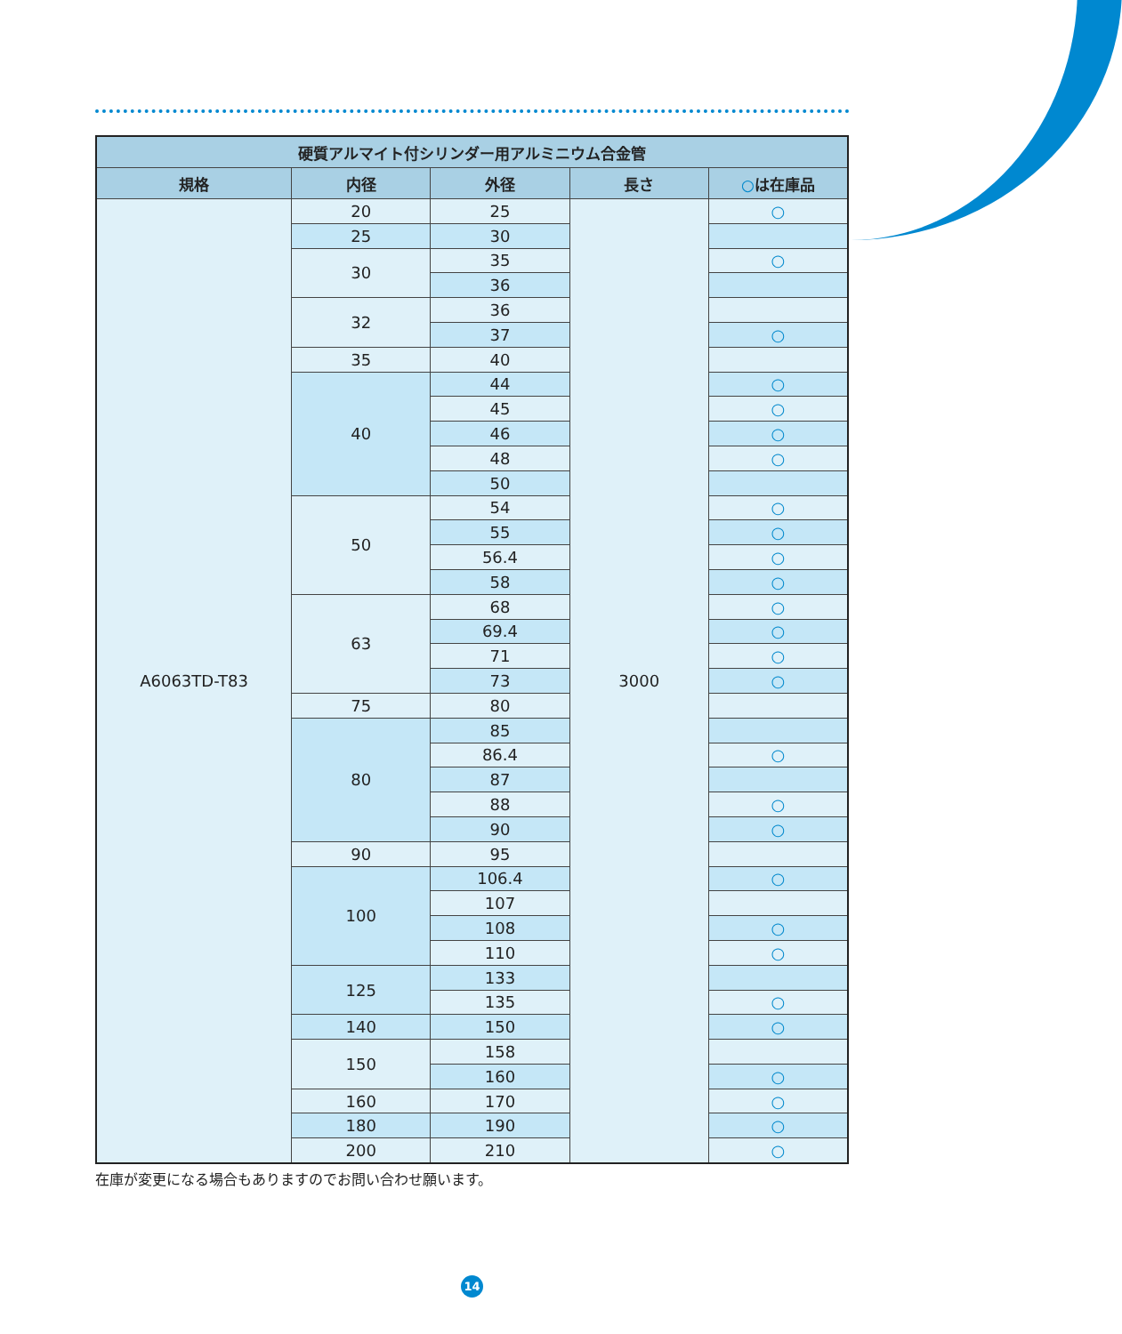| 硬質アルマイト付シリンダー用アルミニウム合金管 | | | | |
| --- | --- | --- | --- | --- |
| 規格 | 内径 | 外径 | 長さ | ○ は在庫品 |
| A6063TD-T83 | 20 | 25 | 3000 | ○ |
| | 25 | 30 | | |
| | 30 | 35 | | ○ |
| | | 36 | | |
| | 32 | 36 | | |
| | | 37 | | ○ |
| | 35 | 40 | | |
| | 40 | 44 | | ○ |
| | | 45 | | ○ |
| | | 46 | | ○ |
| | | 48 | | ○ |
| | | 50 | | |
| | 50 | 54 | | ○ |
| | | 55 | | ○ |
| | | 56.4 | | ○ |
| | | 58 | | ○ |
| | 63 | 68 | | ○ |
| | | 69.4 | | ○ |
| | | 71 | | ○ |
| | | 73 | | ○ |
| | 75 | 80 | | |
| | 80 | 85 | | |
| | | 86.4 | | ○ |
| | | 87 | | |
| | | 88 | | ○ |
| | | 90 | | ○ |
| | 90 | 95 | | |
| | 100 | 106.4 | | ○ |
| | | 107 | | |
| | | 108 | | ○ |
| | | 110 | | ○ |
| | 125 | 133 | | |
| | | 135 | | ○ |
| | 140 | 150 | | ○ |
| | 150 | 158 | | |
| | | 160 | | ○ |
| | 160 | 170 | | ○ |
| | 180 | 190 | | ○ |
| | 200 | 210 | | ○ |
在庫が変更になる場合もありますのでお問い合わせ願います。
14